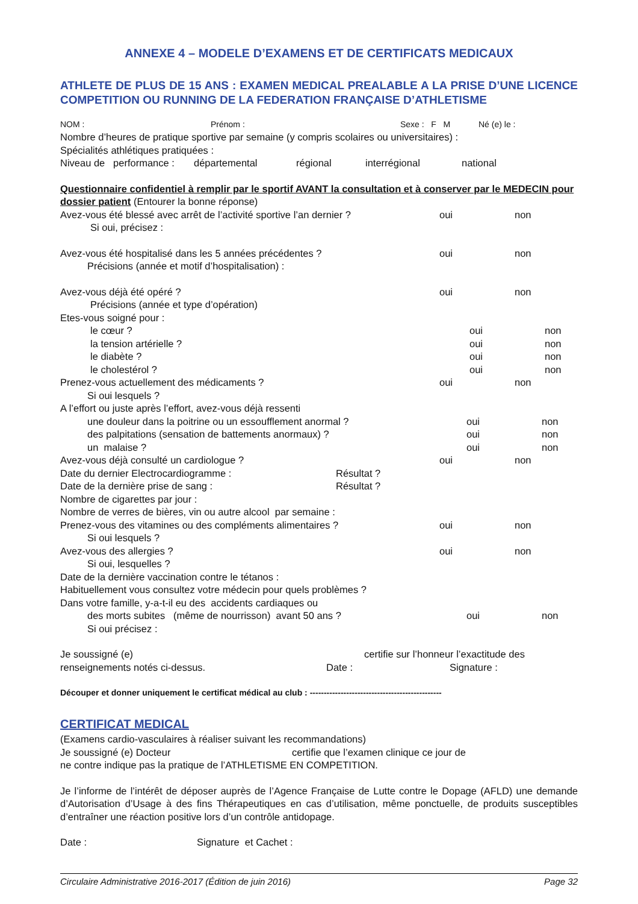ANNEXE 4 – MODELE D’EXAMENS ET DE CERTIFICATS MEDICAUX
ATHLETE DE PLUS DE 15 ANS : EXAMEN MEDICAL PREALABLE A LA PRISE D’UNE LICENCE COMPETITION OU RUNNING DE LA FEDERATION FRANÇAISE D’ATHLETISME
NOM : Prénom : Sexe : F M Né (e) le :
Nombre d’heures de pratique sportive par semaine (y compris scolaires ou universitaires) :
Spécialités athlétiques pratiquées :
Niveau de performance : départemental régional interrégional national
Questionnaire confidentiel à remplir par le sportif AVANT la consultation et à conserver par le MEDECIN pour dossier patient (Entourer la bonne réponse)
Avez-vous été blessé avec arrêt de l’activité sportive l’an dernier ? oui non
Si oui, précisez :
Avez-vous été hospitalisé dans les 5 années précédentes ? oui non
Précisions (année et motif d’hospitalisation) :
Avez-vous déjà été opéré ? oui non
Précisions (année et type d’opération)
Etes-vous soigné pour :
le cœur ? oui non
la tension artérielle ? oui non
le diabète ? oui non
le cholestérol ? oui non
Prenez-vous actuellement des médicaments ? oui non
Si oui lesquels ?
A l’effort ou juste après l’effort, avez-vous déjà ressenti
une douleur dans la poitrine ou un essoufflement anormal ? oui non
des palpitations (sensation de battements anormaux) ? oui non
un malaise ? oui non
Avez-vous déjà consulté un cardiologue ? oui non
Date du dernier Electrocardiogramme : Résultat ?
Date de la dernière prise de sang : Résultat ?
Nombre de cigarettes par jour :
Nombre de verres de bières, vin ou autre alcool par semaine :
Prenez-vous des vitamines ou des compléments alimentaires ? oui non
Si oui lesquels ?
Avez-vous des allergies ? oui non
Si oui, lesquelles ?
Date de la dernière vaccination contre le tétanos :
Habituellement vous consultez votre médecin pour quels problèmes ?
Dans votre famille, y-a-t-il eu des accidents cardiaques ou
des morts subites (même de nourrisson) avant 50 ans ? oui non
Si oui précisez :
Je soussigné (e) certifie sur l’honneur l’exactitude des
renseignements notés ci-dessus. Date : Signature :
Découper et donner uniquement le certificat médical au club : -----------------------------------------------
CERTIFICAT MEDICAL
(Examens cardio-vasculaires à réaliser suivant les recommandations)
Je soussigné (e) Docteur certifie que l’examen clinique ce jour de
ne contre indique pas la pratique de l’ATHLETISME EN COMPETITION.
Je l’informe de l’intérêt de déposer auprès de l’Agence Française de Lutte contre le Dopage (AFLD) une demande d’Autorisation d’Usage à des fins Thérapeutiques en cas d’utilisation, même ponctuelle, de produits susceptibles d’entraîner une réaction positive lors d’un contrôle antidopage.
Date : Signature et Cachet :
Circulaire Administrative 2016-2017 (Édition de juin 2016) Page 32